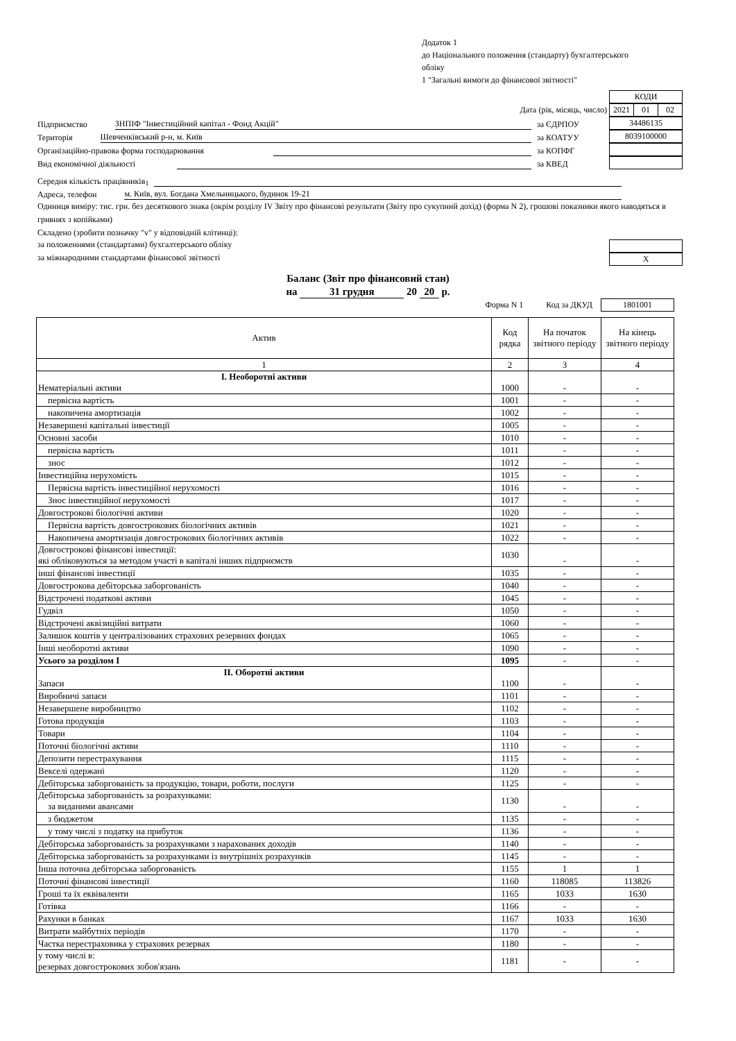Додаток 1
до Національного положення (стандарту) бухгалтерського
обліку
1 "Загальні вимоги до фінансової звітності"
| КОДИ |
Дата (рік, місяць, число)
| 2021 | 01 | 02 |
Підприємство ЗНПІФ "Інвестиційний капітал - Фонд Акцій" за ЄДРПОУ
| 34486135 |
Територія Шевченківський р-н, м. Київ за КОАТУУ
| 8039100000 |
Організаційно-правова форма господарювання за КОПФГ
Вид економічної діяльності за КВЕД
Середня кількість працівників<sup>1</sup>
Адреса, телефон м. Київ, вул. Богдана Хмельницького, будинок 19-21
Одиниця виміру: тис. грн. без десяткового знака (окрім розділу IV Звіту про фінансові результати (Звіту про сукупний дохід) (форма N 2), грошові показники якого наводяться в гривнях з копійками)
Складено (зробити позначку "v" у відповідній клітинці):
за положеннями (стандартами) бухгалтерського обліку
за міжнародними стандартами фінансової звітності
| X |
Баланс (Звіт про фінансовий стан)
на 31 грудня 20 20 р.
Форма N 1 Код за ДКУД
| 1801001 |
| Актив | Код рядка | На початок звітного періоду | На кінець звітного періоду |
| 1 | 2 | 3 | 4 |
| І. Необоротні активи Нематеріальні активи | 1000 | - | - |
| первісна вартість | 1001 | - | - |
| накопичена амортизація | 1002 | - | - |
| Незавершені капітальні інвестиції | 1005 | - | - |
| Основні засоби | 1010 | - | - |
| первісна вартість | 1011 | - | - |
| знос | 1012 | - | - |
| Інвестиційна нерухомість | 1015 | - | - |
| Первісна вартість інвестиційної нерухомості | 1016 | - | - |
| Знос інвестиційної нерухомості | 1017 | - | - |
| Довгострокові біологічні активи | 1020 | - | - |
| Первісна вартість довгострокових біологічних активів | 1021 | - | - |
| Накопичена амортизація довгострокових біологічних активів | 1022 | - | - |
| Довгострокові фінансові інвестиції: які обліковуються за методом участі в капіталі інших підприємств | 1030 | - | - |
| інші фінансові інвестиції | 1035 | - | - |
| Довгострокова дебіторська заборгованість | 1040 | - | - |
| Відстрочені податкові активи | 1045 | - | - |
| Гудвіл | 1050 | - | - |
| Відстрочені аквізиційні витрати | 1060 | - | - |
| Залишок коштів у централізованих страхових резервних фондах | 1065 | - | - |
| Інші необоротні активи | 1090 | - | - |
| Усього за розділом І | 1095 | - | - |
| II. Оборотні активи Запаси | 1100 | - | - |
| Виробничі запаси | 1101 | - | - |
| Незавершене виробництво | 1102 | - | - |
| Готова продукція | 1103 | - | - |
| Товари | 1104 | - | - |
| Поточні біологічні активи | 1110 | - | - |
| Депозити перестрахування | 1115 | - | - |
| Векселі одержані | 1120 | - | - |
| Дебіторська заборгованість за продукцію, товари, роботи, послуги | 1125 | - | - |
| Дебіторська заборгованість за розрахунками: за виданими авансами | 1130 | - | - |
| з бюджетом | 1135 | - | - |
| у тому числі з податку на прибуток | 1136 | - | - |
| Дебіторська заборгованість за розрахунками з нарахованих доходів | 1140 | - | - |
| Дебіторська заборгованість за розрахунками із внутрішніх розрахунків | 1145 | - | - |
| Інша поточна дебіторська заборгованість | 1155 | 1 | 1 |
| Поточні фінансові інвестиції | 1160 | 118085 | 113826 |
| Гроші та їх еквіваленти | 1165 | 1033 | 1630 |
| Готівка | 1166 | - | - |
| Рахунки в банках | 1167 | 1033 | 1630 |
| Витрати майбутніх періодів | 1170 | - | - |
| Частка перестраховика у страхових резервах | 1180 | - | - |
| у тому числі в: резервах довгострокових зобов'язань | 1181 | - | - |